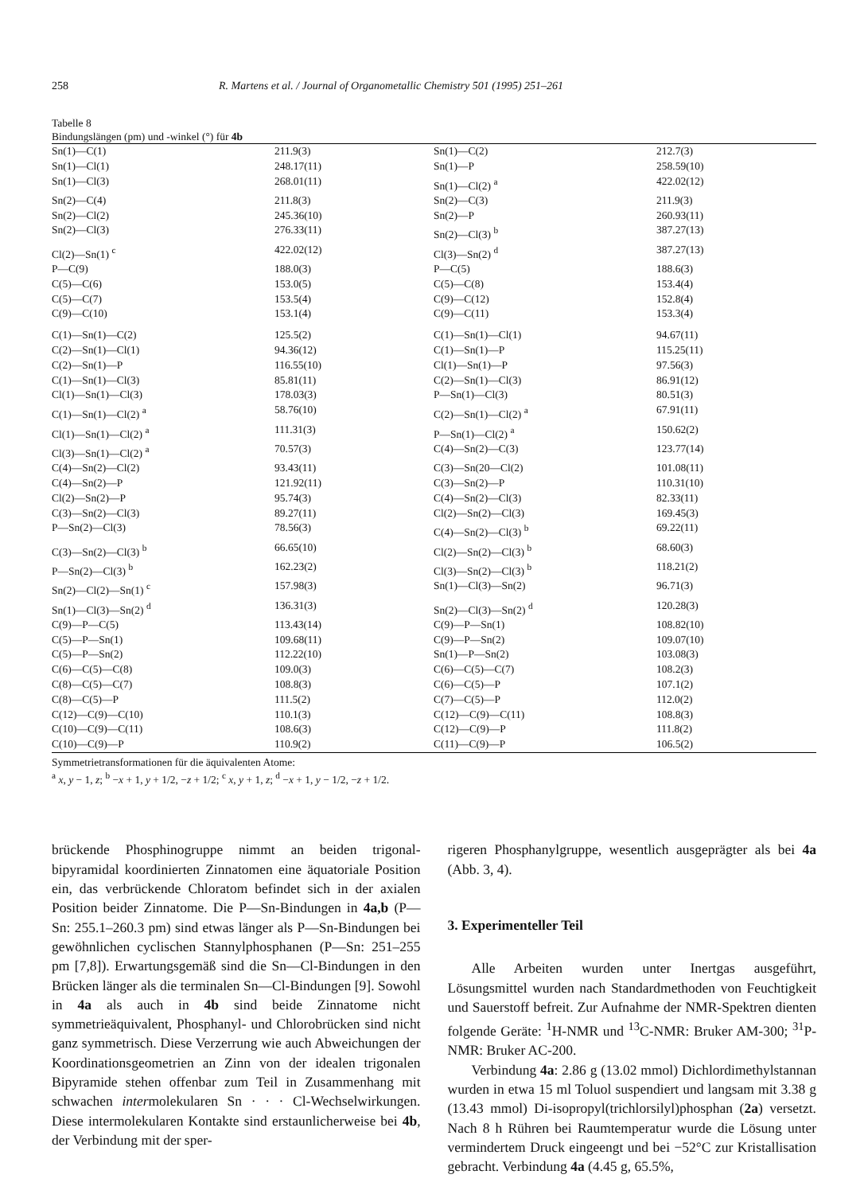258 R. Martens et al. / Journal of Organometallic Chemistry 501 (1995) 251–261
Tabelle 8
Bindungslängen (pm) und -winkel (°) für 4b
| Sn(1)—C(1) | 211.9(3) | Sn(1)—C(2) | 212.7(3) |
| Sn(1)—Cl(1) | 248.17(11) | Sn(1)—P | 258.59(10) |
| Sn(1)—Cl(3) | 268.01(11) | Sn(1)—Cl(2) <sup>a</sup> | 422.02(12) |
| Sn(2)—C(4) | 211.8(3) | Sn(2)—C(3) | 211.9(3) |
| Sn(2)—Cl(2) | 245.36(10) | Sn(2)—P | 260.93(11) |
| Sn(2)—Cl(3) | 276.33(11) | Sn(2)—Cl(3) <sup>b</sup> | 387.27(13) |
| Cl(2)—Sn(1) <sup>c</sup> | 422.02(12) | Cl(3)—Sn(2) <sup>d</sup> | 387.27(13) |
| P—C(9) | 188.0(3) | P—C(5) | 188.6(3) |
| C(5)—C(6) | 153.0(5) | C(5)—C(8) | 153.4(4) |
| C(5)—C(7) | 153.5(4) | C(9)—C(12) | 152.8(4) |
| C(9)—C(10) | 153.1(4) | C(9)—C(11) | 153.3(4) |
| C(1)—Sn(1)—C(2) | 125.5(2) | C(1)—Sn(1)—Cl(1) | 94.67(11) |
| C(2)—Sn(1)—Cl(1) | 94.36(12) | C(1)—Sn(1)—P | 115.25(11) |
| C(2)—Sn(1)—P | 116.55(10) | Cl(1)—Sn(1)—P | 97.56(3) |
| C(1)—Sn(1)—Cl(3) | 85.81(11) | C(2)—Sn(1)—Cl(3) | 86.91(12) |
| Cl(1)—Sn(1)—Cl(3) | 178.03(3) | P—Sn(1)—Cl(3) | 80.51(3) |
| C(1)—Sn(1)—Cl(2) <sup>a</sup> | 58.76(10) | C(2)—Sn(1)—Cl(2) <sup>a</sup> | 67.91(11) |
| Cl(1)—Sn(1)—Cl(2) <sup>a</sup> | 111.31(3) | P—Sn(1)—Cl(2) <sup>a</sup> | 150.62(2) |
| Cl(3)—Sn(1)—Cl(2) <sup>a</sup> | 70.57(3) | C(4)—Sn(2)—C(3) | 123.77(14) |
| C(4)—Sn(2)—Cl(2) | 93.43(11) | C(3)—Sn(20—Cl(2) | 101.08(11) |
| C(4)—Sn(2)—P | 121.92(11) | C(3)—Sn(2)—P | 110.31(10) |
| Cl(2)—Sn(2)—P | 95.74(3) | C(4)—Sn(2)—Cl(3) | 82.33(11) |
| C(3)—Sn(2)—Cl(3) | 89.27(11) | Cl(2)—Sn(2)—Cl(3) | 169.45(3) |
| P—Sn(2)—Cl(3) | 78.56(3) | C(4)—Sn(2)—Cl(3) <sup>b</sup> | 69.22(11) |
| C(3)—Sn(2)—Cl(3) <sup>b</sup> | 66.65(10) | Cl(2)—Sn(2)—Cl(3) <sup>b</sup> | 68.60(3) |
| P—Sn(2)—Cl(3) <sup>b</sup> | 162.23(2) | Cl(3)—Sn(2)—Cl(3) <sup>b</sup> | 118.21(2) |
| Sn(2)—Cl(2)—Sn(1) <sup>c</sup> | 157.98(3) | Sn(1)—Cl(3)—Sn(2) | 96.71(3) |
| Sn(1)—Cl(3)—Sn(2) <sup>d</sup> | 136.31(3) | Sn(2)—Cl(3)—Sn(2) <sup>d</sup> | 120.28(3) |
| C(9)—P—C(5) | 113.43(14) | C(9)—P—Sn(1) | 108.82(10) |
| C(5)—P—Sn(1) | 109.68(11) | C(9)—P—Sn(2) | 109.07(10) |
| C(5)—P—Sn(2) | 112.22(10) | Sn(1)—P—Sn(2) | 103.08(3) |
| C(6)—C(5)—C(8) | 109.0(3) | C(6)—C(5)—C(7) | 108.2(3) |
| C(8)—C(5)—C(7) | 108.8(3) | C(6)—C(5)—P | 107.1(2) |
| C(8)—C(5)—P | 111.5(2) | C(7)—C(5)—P | 112.0(2) |
| C(12)—C(9)—C(10) | 110.1(3) | C(12)—C(9)—C(11) | 108.8(3) |
| C(10)—C(9)—C(11) | 108.6(3) | C(12)—C(9)—P | 111.8(2) |
| C(10)—C(9)—P | 110.9(2) | C(11)—C(9)—P | 106.5(2) |
Symmetrietransformationen für die äquivalenten Atome:
<sup>a</sup> x, y − 1, z; <sup>b</sup> −x + 1, y + 1/2, −z + 1/2; <sup>c</sup> x, y + 1, z; <sup>d</sup> −x + 1, y − 1/2, −z + 1/2.
brückende Phosphinogruppe nimmt an beiden trigonal-bipyramidal koordinierten Zinnatomen eine äquatoriale Position ein, das verbrückende Chloratom befindet sich in der axialen Position beider Zinnatome. Die P—Sn-Bindungen in 4a,b (P—Sn: 255.1–260.3 pm) sind etwas länger als P—Sn-Bindungen bei gewöhnlichen cyclischen Stannylphosphanen (P—Sn: 251–255 pm [7,8]). Erwartungsgemäß sind die Sn—Cl-Bindungen in den Brücken länger als die terminalen Sn—Cl-Bindungen [9]. Sowohl in 4a als auch in 4b sind beide Zinnatome nicht symmetrieäquivalent, Phosphanyl- und Chlorobrücken sind nicht ganz symmetrisch. Diese Verzerrung wie auch Abweichungen der Koordinationsgeometrien an Zinn von der idealen trigonalen Bipyramide stehen offenbar zum Teil in Zusammenhang mit schwachen intermolekularen Sn · · · Cl-Wechselwirkungen. Diese intermolekularen Kontakte sind erstaunlicherweise bei 4b, der Verbindung mit der sper-
rigeren Phosphanylgruppe, wesentlich ausgeprägter als bei 4a (Abb. 3, 4).
3. Experimenteller Teil
Alle Arbeiten wurden unter Inertgas ausgeführt, Lösungsmittel wurden nach Standardmethoden von Feuchtigkeit und Sauerstoff befreit. Zur Aufnahme der NMR-Spektren dienten folgende Geräte: <sup>1</sup>H-NMR und <sup>13</sup>C-NMR: Bruker AM-300; <sup>31</sup>P-NMR: Bruker AC-200.
Verbindung 4a: 2.86 g (13.02 mmol) Dichlordimethylstannan wurden in etwa 15 ml Toluol suspendiert und langsam mit 3.38 g (13.43 mmol) Di-isopropyl(trichlorsilyl)phosphan (2a) versetzt. Nach 8 h Rühren bei Raumtemperatur wurde die Lösung unter vermindertem Druck eingeengt und bei −52°C zur Kristallisation gebracht. Verbindung 4a (4.45 g, 65.5%,